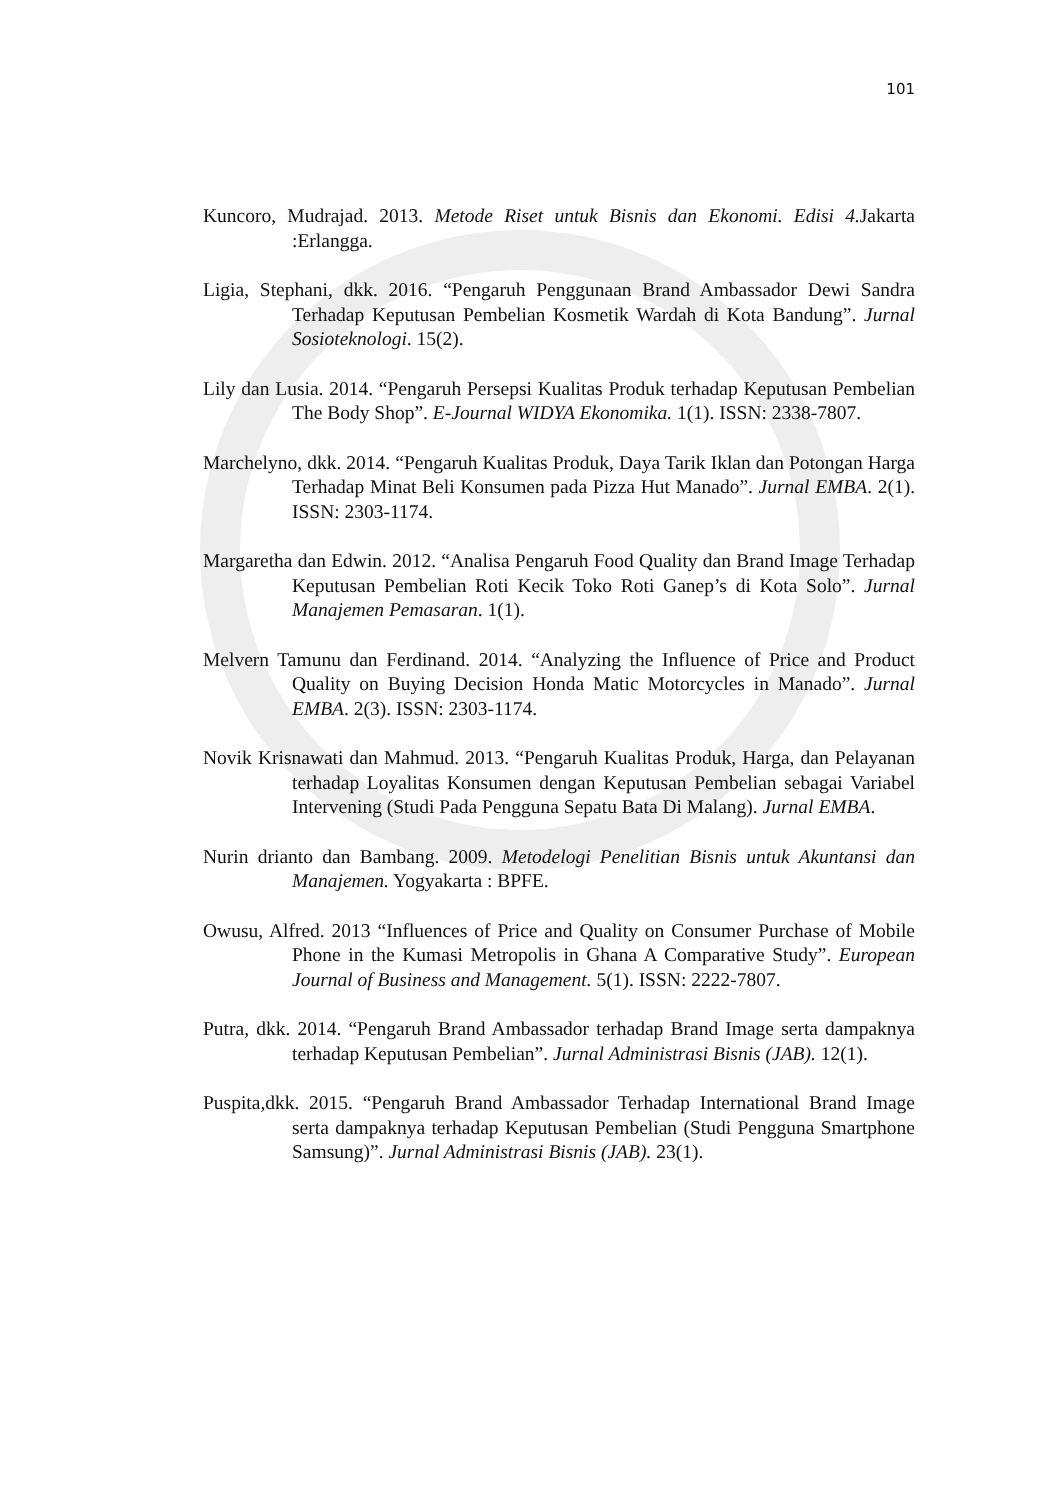101
Kuncoro, Mudrajad. 2013. Metode Riset untuk Bisnis dan Ekonomi. Edisi 4. Jakarta :Erlangga.
Ligia, Stephani, dkk. 2016. “Pengaruh Penggunaan Brand Ambassador Dewi Sandra Terhadap Keputusan Pembelian Kosmetik Wardah di Kota Bandung”. Jurnal Sosioteknologi. 15(2).
Lily dan Lusia. 2014. “Pengaruh Persepsi Kualitas Produk terhadap Keputusan Pembelian The Body Shop”. E-Journal WIDYA Ekonomika. 1(1). ISSN: 2338-7807.
Marchelyno, dkk. 2014. “Pengaruh Kualitas Produk, Daya Tarik Iklan dan Potongan Harga Terhadap Minat Beli Konsumen pada Pizza Hut Manado”. Jurnal EMBA. 2(1). ISSN: 2303-1174.
Margaretha dan Edwin. 2012. “Analisa Pengaruh Food Quality dan Brand Image Terhadap Keputusan Pembelian Roti Kecik Toko Roti Ganep’s di Kota Solo”. Jurnal Manajemen Pemasaran. 1(1).
Melvern Tamunu dan Ferdinand. 2014. “Analyzing the Influence of Price and Product Quality on Buying Decision Honda Matic Motorcycles in Manado”. Jurnal EMBA. 2(3). ISSN: 2303-1174.
Novik Krisnawati dan Mahmud. 2013. “Pengaruh Kualitas Produk, Harga, dan Pelayanan terhadap Loyalitas Konsumen dengan Keputusan Pembelian sebagai Variabel Intervening (Studi Pada Pengguna Sepatu Bata Di Malang). Jurnal EMBA.
Nurin drianto dan Bambang. 2009. Metodelogi Penelitian Bisnis untuk Akuntansi dan Manajemen. Yogyakarta : BPFE.
Owusu, Alfred. 2013 “Influences of Price and Quality on Consumer Purchase of Mobile Phone in the Kumasi Metropolis in Ghana A Comparative Study”. European Journal of Business and Management. 5(1). ISSN: 2222-7807.
Putra, dkk. 2014. “Pengaruh Brand Ambassador terhadap Brand Image serta dampaknya terhadap Keputusan Pembelian”. Jurnal Administrasi Bisnis (JAB). 12(1).
Puspita,dkk. 2015. “Pengaruh Brand Ambassador Terhadap International Brand Image serta dampaknya terhadap Keputusan Pembelian (Studi Pengguna Smartphone Samsung)”. Jurnal Administrasi Bisnis (JAB). 23(1).